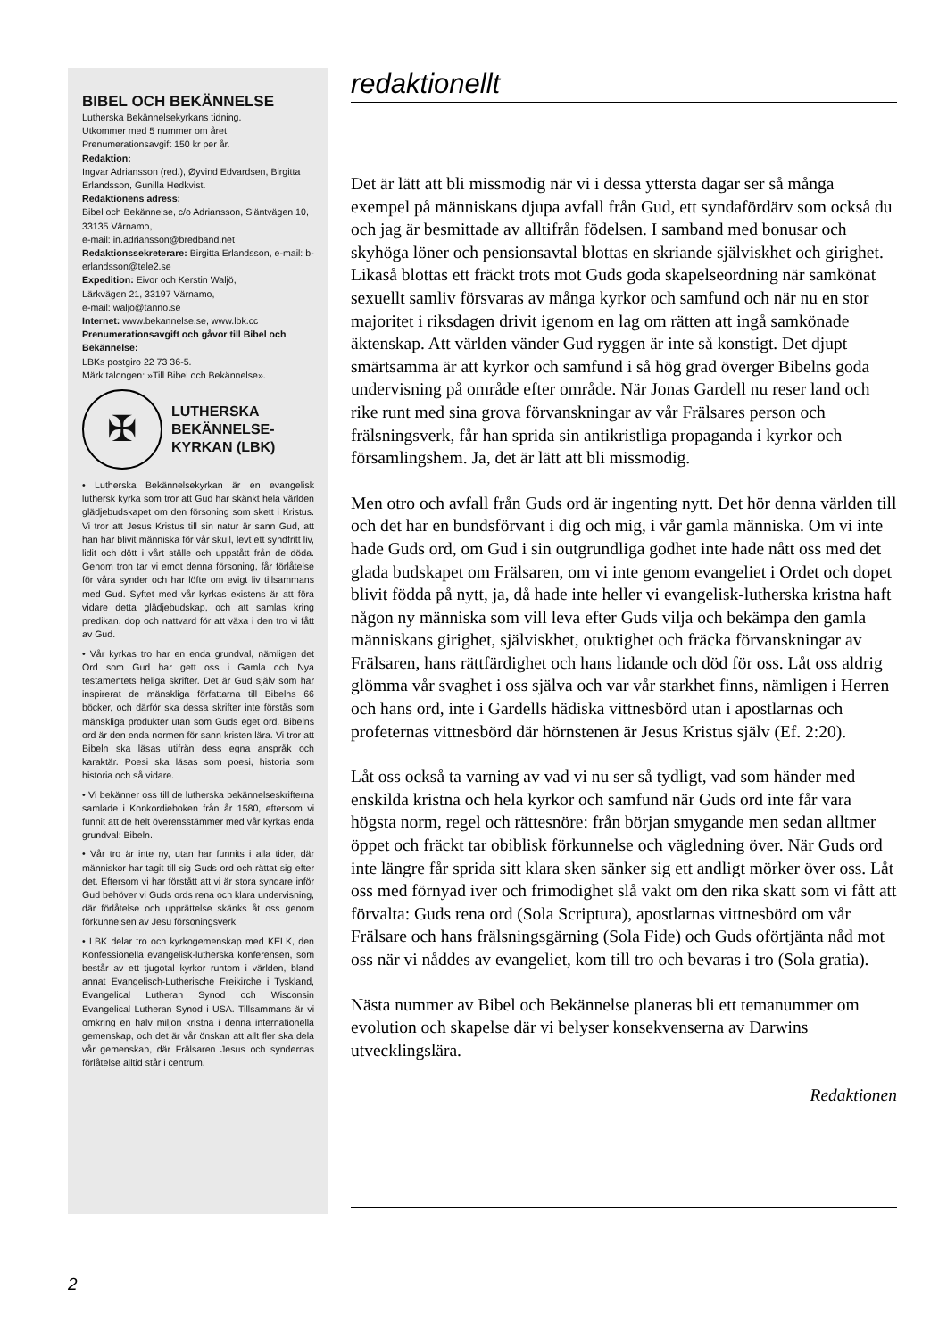BIBEL OCH BEKÄNNELSE
Lutherska Bekännelsekyrkans tidning.
Utkommer med 5 nummer om året.
Prenumerationsavgift 150 kr per år.
Redaktion:
Ingvar Adriansson (red.), Øyvind Edvardsen, Birgitta Erlandsson, Gunilla Hedkvist.
Redaktionens adress:
Bibel och Bekännelse, c/o Adriansson, Släntvägen 10, 33135 Värnamo,
e-mail: in.adriansson@bredband.net
Redaktionssekreterare: Birgitta Erlandsson, e-mail: b-erlandsson@tele2.se
Expedition: Eivor och Kerstin Waljö,
Lärkvägen 21, 33197 Värnamo,
e-mail: waljo@tanno.se
Internet: www.bekannelse.se, www.lbk.cc
Prenumerationsavgift och gåvor till Bibel och Bekännelse:
LBKs postgiro 22 73 36-5.
Märk talongen: »Till Bibel och Bekännelse».
✠
LUTHERSKA
BEKÄNNELSE-
KYRKAN (LBK)
• Lutherska Bekännelsekyrkan är en evangelisk luthersk kyrka som tror att Gud har skänkt hela världen glädjebudskapet om den försoning som skett i Kristus. Vi tror att Jesus Kristus till sin natur är sann Gud, att han har blivit människa för vår skull, levt ett syndfritt liv, lidit och dött i vårt ställe och uppstått från de döda. Genom tron tar vi emot denna försoning, får förlåtelse för våra synder och har löfte om evigt liv tillsammans med Gud. Syftet med vår kyrkas existens är att föra vidare detta glädjebudskap, och att samlas kring predikan, dop och nattvard för att växa i den tro vi fått av Gud.
• Vår kyrkas tro har en enda grundval, nämligen det Ord som Gud har gett oss i Gamla och Nya testamentets heliga skrifter. Det är Gud själv som har inspirerat de mänskliga författarna till Bibelns 66 böcker, och därför ska dessa skrifter inte förstås som mänskliga produkter utan som Guds eget ord. Bibelns ord är den enda normen för sann kristen lära. Vi tror att Bibeln ska läsas utifrån dess egna anspråk och karaktär. Poesi ska läsas som poesi, historia som historia och så vidare.
• Vi bekänner oss till de lutherska bekännelseskrifterna samlade i Konkordieboken från år 1580, eftersom vi funnit att de helt överensstämmer med vår kyrkas enda grundval: Bibeln.
• Vår tro är inte ny, utan har funnits i alla tider, där människor har tagit till sig Guds ord och rättat sig efter det. Eftersom vi har förstått att vi är stora syndare inför Gud behöver vi Guds ords rena och klara undervisning, där förlåtelse och upprättelse skänks åt oss genom förkunnelsen av Jesu försoningsverk.
• LBK delar tro och kyrkogemenskap med KELK, den Konfessionella evangelisk-lutherska konferensen, som består av ett tjugotal kyrkor runtom i världen, bland annat Evangelisch-Lutherische Freikirche i Tyskland, Evangelical Lutheran Synod och Wisconsin Evangelical Lutheran Synod i USA. Tillsammans är vi omkring en halv miljon kristna i denna internationella gemenskap, och det är vår önskan att allt fler ska dela vår gemenskap, där Frälsaren Jesus och syndernas förlåtelse alltid står i centrum.
redaktionellt
Det är lätt att bli missmodig när vi i dessa yttersta dagar ser så många exempel på människans djupa avfall från Gud, ett syndafördärv som också du och jag är besmittade av alltifrån födelsen. I samband med bonusar och skyhöga löner och pensionsavtal blottas en skriande själviskhet och girighet. Likaså blottas ett fräckt trots mot Guds goda skapelseordning när samkönat sexuellt samliv försvaras av många kyrkor och samfund och när nu en stor majoritet i riksdagen drivit igenom en lag om rätten att ingå samkönade äktenskap. Att världen vänder Gud ryggen är inte så konstigt. Det djupt smärtsamma är att kyrkor och samfund i så hög grad överger Bibelns goda undervisning på område efter område. När Jonas Gardell nu reser land och rike runt med sina grova förvanskningar av vår Frälsares person och frälsningsverk, får han sprida sin antikristliga propaganda i kyrkor och församlingshem. Ja, det är lätt att bli missmodig.
Men otro och avfall från Guds ord är ingenting nytt. Det hör denna världen till och det har en bundsförvant i dig och mig, i vår gamla människa. Om vi inte hade Guds ord, om Gud i sin outgrundliga godhet inte hade nått oss med det glada budskapet om Frälsaren, om vi inte genom evangeliet i Ordet och dopet blivit födda på nytt, ja, då hade inte heller vi evangelisk-lutherska kristna haft någon ny människa som vill leva efter Guds vilja och bekämpa den gamla människans girighet, själviskhet, otuktighet och fräcka förvanskningar av Frälsaren, hans rättfärdighet och hans lidande och död för oss. Låt oss aldrig glömma vår svaghet i oss själva och var vår starkhet finns, nämligen i Herren och hans ord, inte i Gardells hädiska vittnesbörd utan i apostlarnas och profeternas vittnesbörd där hörnstenen är Jesus Kristus själv (Ef. 2:20).
Låt oss också ta varning av vad vi nu ser så tydligt, vad som händer med enskilda kristna och hela kyrkor och samfund när Guds ord inte får vara högsta norm, regel och rättesnöre: från början smygande men sedan alltmer öppet och fräckt tar obiblisk förkunnelse och vägledning över. När Guds ord inte längre får sprida sitt klara sken sänker sig ett andligt mörker över oss. Låt oss med förnyad iver och frimodighet slå vakt om den rika skatt som vi fått att förvalta: Guds rena ord (Sola Scriptura), apostlarnas vittnesbörd om vår Frälsare och hans frälsningsgärning (Sola Fide) och Guds oförtjänta nåd mot oss när vi nåddes av evangeliet, kom till tro och bevaras i tro (Sola gratia).
Nästa nummer av Bibel och Bekännelse planeras bli ett temanummer om evolution och skapelse där vi belyser konsekvenserna av Darwins utvecklingslära.
Redaktionen
2